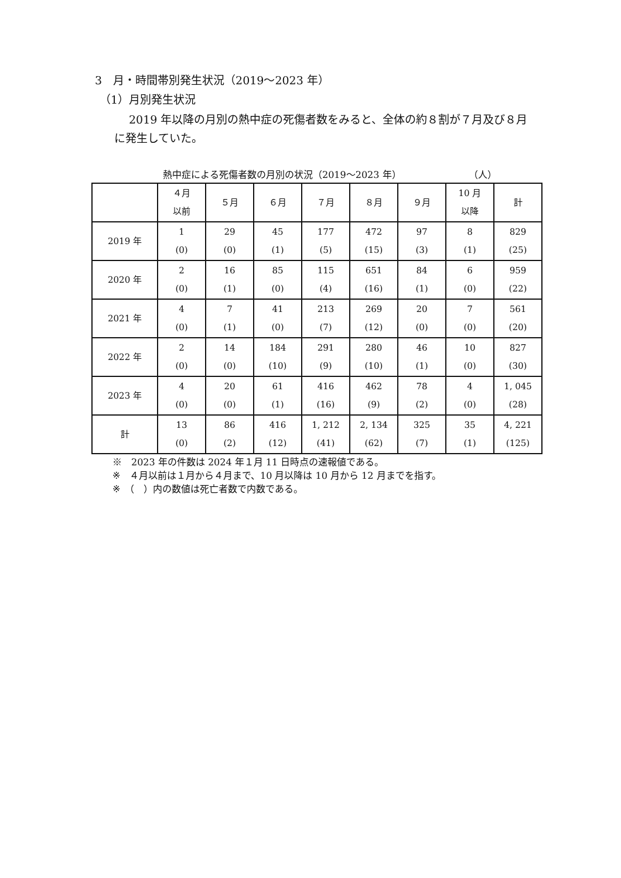3　月・時間帯別発生状況（2019～2023 年）
（1）月別発生状況
2019 年以降の月別の熱中症の死傷者数をみると、全体の約８割が７月及び８月に発生していた。
熱中症による死傷者数の月別の状況（2019～2023 年）
（人）
| | ４月 以前 | ５月 | ６月 | ７月 | ８月 | ９月 | 10 月 以降 | 計 |
| --- | --- | --- | --- | --- | --- | --- | --- | --- |
| 2019 年 | 1 (0) | 29 (0) | 45 (1) | 177 (5) | 472 (15) | 97 (3) | 8 (1) | 829 (25) |
| 2020 年 | 2 (0) | 16 (1) | 85 (0) | 115 (4) | 651 (16) | 84 (1) | 6 (0) | 959 (22) |
| 2021 年 | 4 (0) | 7 (1) | 41 (0) | 213 (7) | 269 (12) | 20 (0) | 7 (0) | 561 (20) |
| 2022 年 | 2 (0) | 14 (0) | 184 (10) | 291 (9) | 280 (10) | 46 (1) | 10 (0) | 827 (30) |
| 2023 年 | 4 (0) | 20 (0) | 61 (1) | 416 (16) | 462 (9) | 78 (2) | 4 (0) | 1, 045 (28) |
| 計 | 13 (0) | 86 (2) | 416 (12) | 1, 212 (41) | 2, 134 (62) | 325 (7) | 35 (1) | 4, 221 (125) |
※　2023 年の件数は 2024 年１月 11 日時点の速報値である。
※　４月以前は１月から４月まで、10 月以降は 10 月から 12 月までを指す。
※　（　）内の数値は死亡者数で内数である。